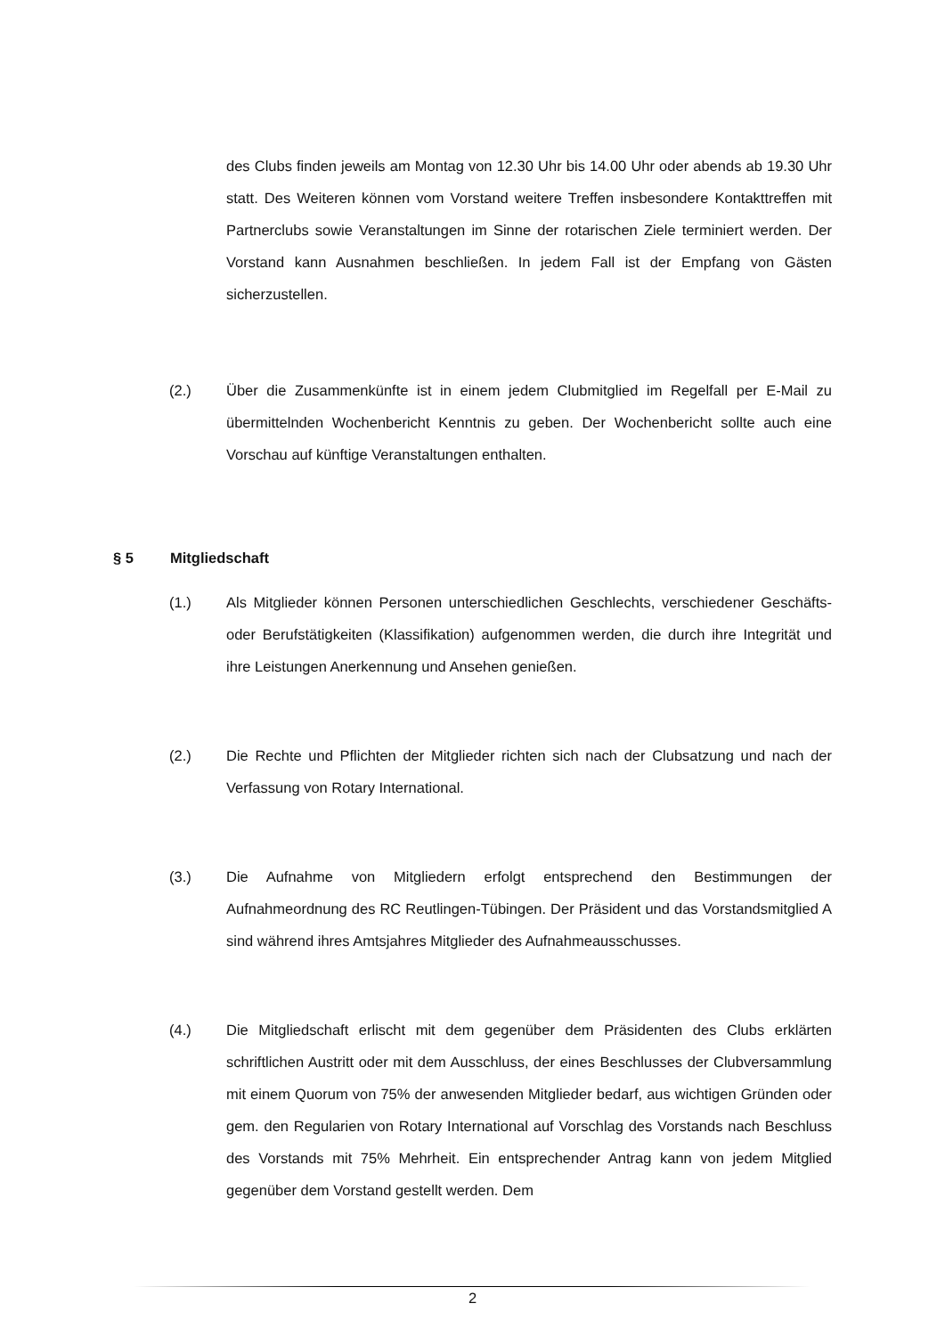des Clubs finden jeweils am Montag von 12.30 Uhr bis 14.00 Uhr oder abends ab 19.30 Uhr statt. Des Weiteren können vom Vorstand weitere Treffen insbesondere Kontakttreffen mit Partnerclubs sowie Veranstaltungen im Sinne der rotarischen Ziele terminiert werden. Der Vorstand kann Ausnahmen beschließen. In jedem Fall ist der Empfang von Gästen sicherzustellen.
(2.) Über die Zusammenkünfte ist in einem jedem Clubmitglied im Regelfall per E-Mail zu übermittelnden Wochenbericht Kenntnis zu geben. Der Wochenbericht sollte auch eine Vorschau auf künftige Veranstaltungen enthalten.
§ 5 Mitgliedschaft
(1.) Als Mitglieder können Personen unterschiedlichen Geschlechts, verschiedener Geschäfts- oder Berufstätigkeiten (Klassifikation) aufgenommen werden, die durch ihre Integrität und ihre Leistungen Anerkennung und Ansehen genießen.
(2.) Die Rechte und Pflichten der Mitglieder richten sich nach der Clubsatzung und nach der Verfassung von Rotary International.
(3.) Die Aufnahme von Mitgliedern erfolgt entsprechend den Bestimmungen der Aufnahmeordnung des RC Reutlingen-Tübingen. Der Präsident und das Vorstandsmitglied A sind während ihres Amtsjahres Mitglieder des Aufnahmeausschusses.
(4.) Die Mitgliedschaft erlischt mit dem gegenüber dem Präsidenten des Clubs erklärten schriftlichen Austritt oder mit dem Ausschluss, der eines Beschlusses der Clubversammlung mit einem Quorum von 75% der anwesenden Mitglieder bedarf, aus wichtigen Gründen oder gem. den Regularien von Rotary International auf Vorschlag des Vorstands nach Beschluss des Vorstands mit 75% Mehrheit. Ein entsprechender Antrag kann von jedem Mitglied gegenüber dem Vorstand gestellt werden. Dem
2